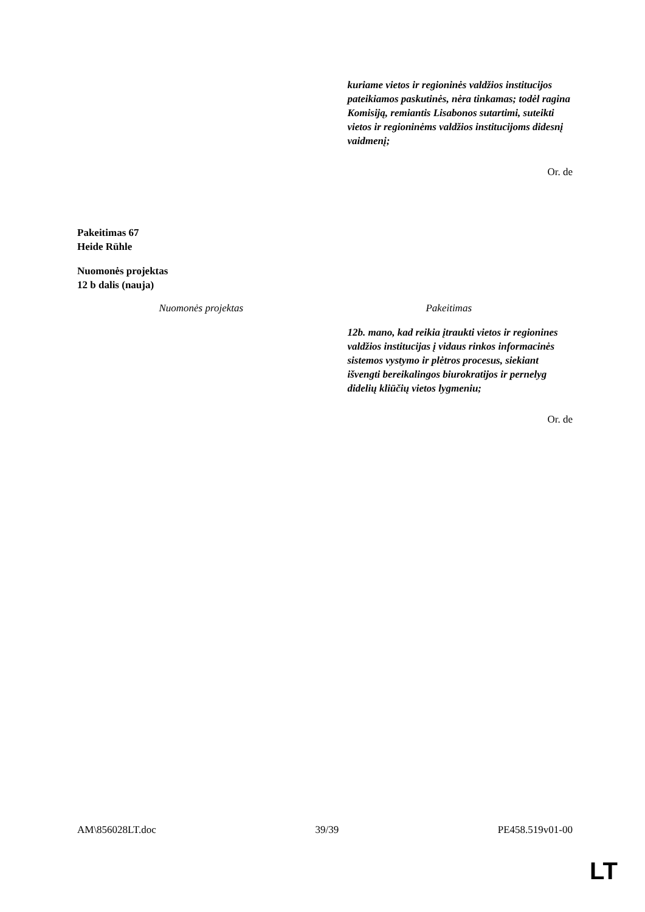| | kuriame vietos ir regioninės valdžios institucijos pateikiamos paskutinės, nėra tinkamas; todėl ragina Komisiją, remiantis Lisabonos sutartimi, suteikti vietos ir regioninėms valdžios institucijoms didesnį vaidmenį; |
Or. de
Pakeitimas 67
Heide Rühle
Nuomonės projektas
12 b dalis (nauja)
| Nuomonės projektas | Pakeitimas |
| --- | --- |
| | 12b. mano, kad reikia įtraukti vietos ir regionines valdžios institucijas į vidaus rinkos informacinės sistemos vystymo ir plėtros procesus, siekiant išvengti bereikalingos biurokratijos ir pernelyg didelių kliūčių vietos lygmeniu; |
Or. de
AM\856028LT.doc 39/39 PE458.519v01-00
LT